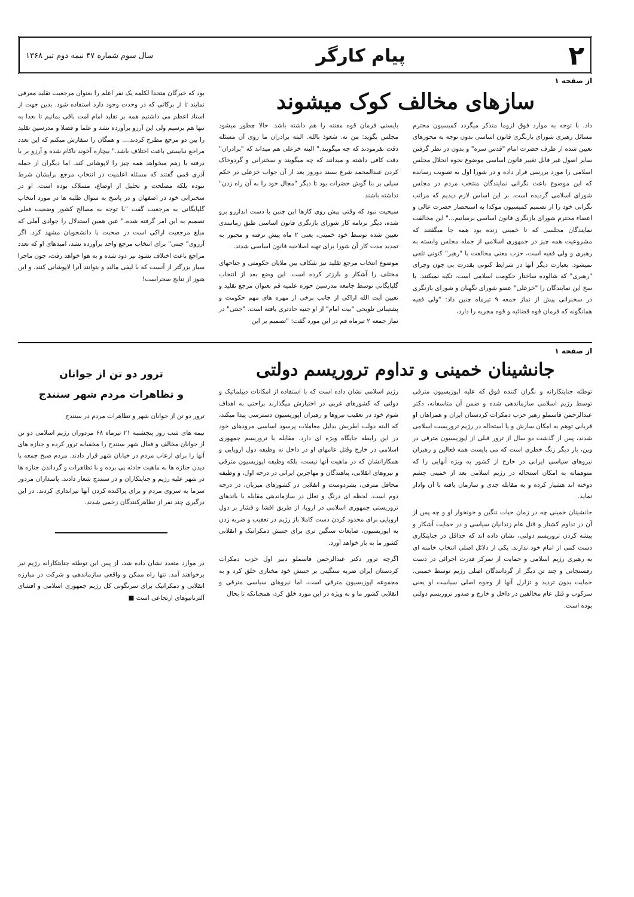۲ پیام کارگر سال سوم شماره ۴۷ نیمه دوم تیر ۱۳۶۸
از صفحه ۱
سازهای مخالف کوک میشوند
داد. با توجه به موارد فوق لزوما متذکر میگردد کمیسیون محترم مسائل رهبری شورای بازنگری قانون اساسی بدون توجه به محورهای تعیین شده از طرف حضرت امام "قدس سره" و بدون در نظر گرفتن سایر اصول غیر قابل تغییر قانون اساسی موضوع نحوه انحلال مجلس اسلامی را مورد بررسی قرار داده و در شورا اول به تصویب رسانده که این موضوع باعث نگرانی نمایندگان منتخب مردم در مجلس شورای اسلامی گردیده است. بر این اساس لازم دیدیم که مراتب نگرانی خود را از تصمیم کمیسیون موکدا به استحضار حضرت عالی و اعضاء محترم شورای بازنگری قانون اساسی برسانیم..." این مخالفت نمایندگان مجلسی که تا خمینی زنده بود همه جا میگفتند که مشروعیت همه چیز در جمهوری اسلامی از جمله مجلس وابسته به رهبری و ولی فقیه است، حزب معنی مخالفت با "رهبر" کنونی تلقی نمیشود. بعبارت دیگر آنها در شرایط کنونی بقدرت بی چون وچرای "رهبری" که شالوده ساختار حکومت اسلامی است، تکیه نمیکنند. با سخ این نمایندگان را "خزعلی" عضو شورای نگهبان و شورای بازنگری در سخنرانی پیش از نماز جمعه ۹ تیرماه چنین داد: "ولی فقیه همانگونه که فرمان قوه قضائیه و قوه مجریه را دارد،
بایستی فرمان قوه مقننه را هم داشته باشد. حالا چطور میشود مجلس بگوید: من نه. شعوذ بالله. البته برادران ما روی آن مسئله دقت نفرمودند که چه میگویند." البته خزعلی هم میداند که "برادران" دقت کافی داشته و میدانند که چه میگویند و سخنرانی و گردوخاک کردن عبدالمحمد شرع بسند دوروز بعد از آن جواب خزعلی در حکم سیلی بر بنا گوش حضرات بود تا دیگر "مجال خود را به آن راه زدن" نداشته باشند.
سیجیت نبود که وقتی بیش روی کارها این چنین با دست اندازرو برو شده، دیگر برنامه کار شورای بازنگری قانون اساسی طبق زمانبندی تعیین شده توسط خود خمینی، یعنی ۲ ماه پیش نرفته و مجبور به تمدید مدت کار آن شورا برای تهیه اصلاحیه قانون اساسی شدند.
موضوع انتخاب مرجع تقلید نیز شکاف بین ملایان حکومتی و جناحهای مختلف را آشکار و بارزتر کرده است. این وضع بعد از انتخاب گلپایگانی توسط جامعه مدرسین حوزه علمیه قم بعنوان مرجع تقلید و تعیین آیت الله اراکی از جانب برخی از مهره های مهم حکومت و پشتیبانی تلویحی "بیت امام" از او جنبه حادتری یافته است. "جنتی" در نماز جمعه ۲ تیرماه قم در این مورد گفت: "تصمیم بر این
بود که خبرگان متحدا لکلمه یک نفر اعلم را بعنوان مرجعیت تقلید معرفی نمایند تا از برکاتی که در وحدت وجود دارد استفاده شود. بدین جهت از استاد اعظم می داشتیم همه بر تقلید امام امت باقی بمانیم تا بعدا به تنها هم برسیم ولی این آرزو برآورده نشد و علما و فضلا و مدرسین تقلید را بین دو مرجع مطرح کردند.... و همگان را سفارش میکنم که این تعدد مراجع نبایستی باعث اختلاف باشد." بیچاره آخوند ناکام شده و آرزو بر با درفته با زهم میخواهد همه چیز را لاپوشانی کند. اما دیگران از جمله آذری قمی گفتند که مسئله اعلمیت در انتخاب مرجع برایشان شرط نبوده بلکه مصلحت و تحلیل از اوضاع، مسلاک بوده است. او در سخنرانی خود در اصفهان و در پاسخ به سوال طلبه ها در مورد انتخاب گلپایگانی به مرجعیت گفت "با توجه به مصالح کشور وضعیت فعلی تصمیم به این امر گرفته شده." عین همین استدلال را جوادی آملی که مبلغ مرجعیت اراکی است در صحبت با دانشجویان مشهد کرد. اگر آرزوی" جنتی" برای انتخاب مرجع واحد برآورده نشد، امیدهای او که تعدد مراجع باعث اختلاف نشود نیز دود شده و به هوا خواهد رفت، چون ماجرا سیار بزرگتر از آنست که با لیفی مالند و بتوانند آنرا لاپوشانی کنند. و این هنوز از نتایج صحراست!
از صفحه ۱
جانشینان خمینی و تداوم تروریسم دولتی
توطئه جنایتکارانه و نگران کننده فوق که علیه اپوزیسیون مترقی توسط رژیم اسلامی سازماندهی شده و ضمن آن متاسفانه، دکتر عبدالرحمن قاسملو رهبر حزب دمکرات کردستان ایران و همراهان او قربانی توهم به امکان سازش و یا استحاله در رژیم تروریست اسلامی شدند، پس از گذشت دو سال از ترور قبلی از اپوزیسیون مترقی در وین، بار دیگر زنگ خطری است که می بایست همه فعالین و رهبران نیروهای سیاسی ایرانی در خارج از کشور به ویژه آنهایی را که متوهمانه به امکان استحاله در رژیم اسلامی بعد از خمینی چشم دوخته اند هشیار کرده و به مقابله جدی و سازمان یافته با آن وادار نماید.
جانشینان خمینی چه در زمان حیات ننگین و خونخوار او و چه پس از آن در تداوم کشتار و قتل عام زندانیان سیاسی و در حمایت آشکار و پیشه کردن تروریسم دولتی، نشان داده اند که حداقل در جنایتکاری دست کمی از امام خود ندارند. یکی از دلائل اصلی انتخاب خامنه ای به رهبری رژیم اسلامی و حمایت از تمرکز قدرت اجرائی در دست رفسنجانی و چند تن دیگر از گردانندگان اصلی رژیم توسط خمینی، حمایت بدون تردید و تزلزل آنها از وجوه اصلی سیاست او یعنی سرکوب و قتل عام مخالفین در داخل و خارج و صدور تروریسم دولتی بوده است.
رژیم اسلامی نشان داده است که با استفاده از امکانات دیپلماتیک و دولتی که کشورهای غربی در اختیارش میگذارند براحتی به اهداف شوم خود در تعقیب نیروها و رهبران اپوزیسیون دسترسی پیدا میکند، که البته دولت اطریش بدلیل معاملات پرسود اساسی مرودهای خود در این رابطه جایگاه ویژه ای دارد. مقابله با تروریسم جمهوری اسلامی در خارج وقتل عامهای او در داخل نه وظیفه دول اروپایی و همکارانشان که در ماهیت آنها نیست، بلکه وظیفه اپوزیسیون مترقی و نیروهای انقلابی، پناهندگان و مهاجرین ایرانی در درجه اول، و وظیفه محافل مترقی، بشردوست و انقلابی در کشورهای میزبان، در درجه دوم است. لحظه ای درنگ و تعلل در سازماندهی مقابله با باندهای تروریستی جمهوری اسلامی در اروپا، از طریق افشا و فشار بر دول اروپایی برای محدود کردن دست کاملا باز رژیم در تعقیب و ضربه زدن به اپوزیسیون، ضایعات سنگین تری برای جنبش دمکراتیک و انقلابی کشور ما به بار خواهد آورد.
اگرچه ترور دکتر عبدالرحمن قاسملو دبیر اول حزب دمکرات کردستان ایران ضربه سنگینی بر جنبش خود مختاری خلق کرد و به مجموعه اپوزیسیون مترقی است، اما نیروهای سیاسی مترقی و انقلابی کشور ما و به ویژه در این مورد خلق کرد، همچنانکه تا بحال
ترور دو تن از جوانان
و تظاهرات مردم شهر سنندج
ترور دو تن از جوانان شهر و تظاهرات مردم در سنندج
نیمه های شب روز پنجشنبه ۲۱ تیرماه ۶۸ مزدوران رژیم اسلامی دو تن از جوانان مخالف و فعال شهر سنندج را مخفیانه ترور کرده و جنازه های آنها را برای ارعاب مردم در خیابان شهر قرار دادند. مردم صبح جمعه با دیدن جنازه ها به ماهیت حادثه پی برده و با تظاهرات و گرداندن جنازه ها در شهر علیه رژیم و جنایتکاران و در سنندج شعار دادند. پاسداران مزدور سرما به سروی مردم و برای پراکنده کردن آنها تیراندازی کردند. در این درگیری چند نفر از تظاهرکنندگان زخمی شدند.
در موارد متعدد نشان داده شد، از پس این توطئه جنایتکارانه رژیم نیز برخواهند آمد. تنها راه ممکن و واقعی سازماندهی و شرکت در مبارزه انقلابی و دمکراتیک برای سرنگونی کل رژیم جمهوری اسلامی و افشای آلترناتیوهای ارتجاعی است ■